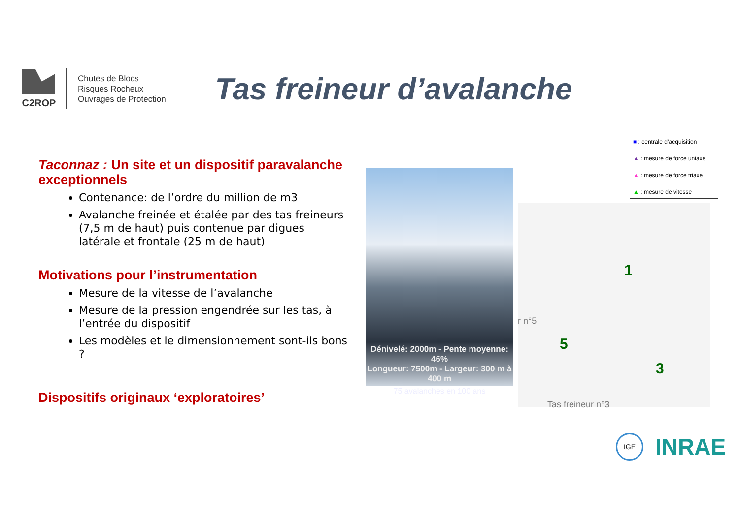C2ROP
Chutes de Blocs
Risques Rocheux
Ouvrages de Protection
Tas freineur d’avalanche
Taconnaz : Un site et un dispositif paravalanche exceptionnels
Contenance: de l’ordre du million de m3
Avalanche freinée et étalée par des tas freineurs (7,5 m de haut) puis contenue par digues latérale et frontale (25 m de haut)
Motivations pour l’instrumentation
Mesure de la vitesse de l’avalanche
Mesure de la pression engendrée sur les tas, à l’entrée du dispositif
Les modèles et le dimensionnement sont-ils bons ?
Dispositifs originaux ‘exploratoires’
Dénivelé: 2000m - Pente moyenne: 46%
Longueur: 7500m - Largeur: 300 m à 400 m
75 avalanches en 100 ans
r n°5
1
5
3
Tas freineur n°3
■ : centrale d’acquisition
▲ : mesure de force uniaxe
▲ : mesure de force triaxe
▲ : mesure de vitesse
IGE
INRAE